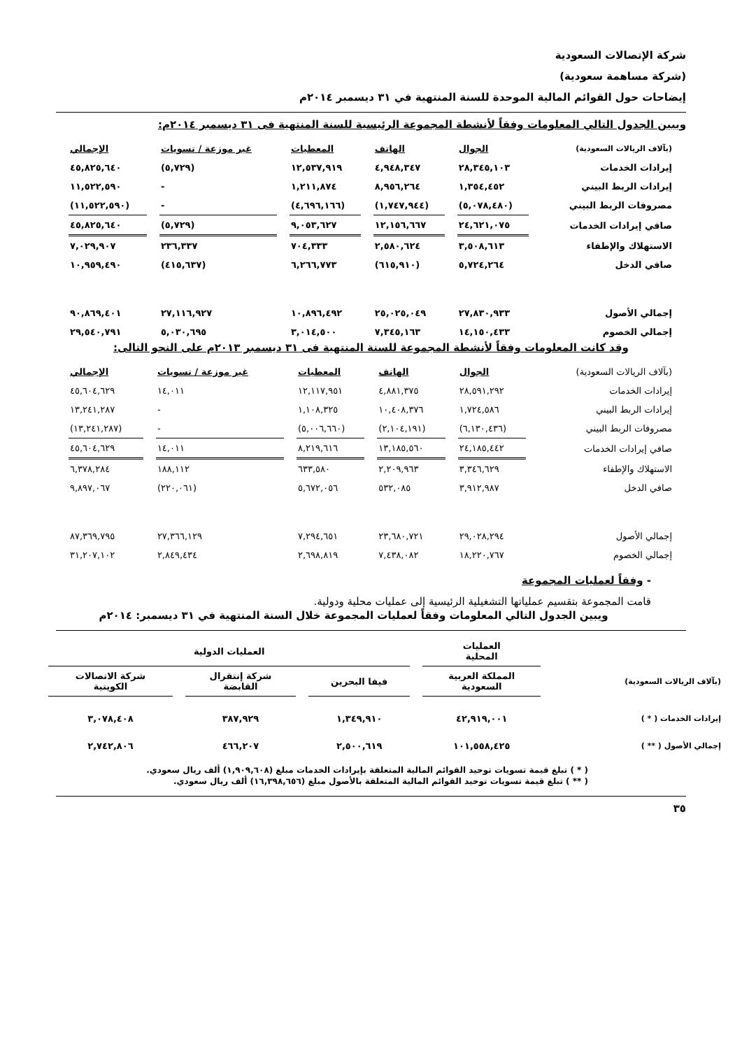شركة الإتصالات السعودية
(شركة مساهمة سعودية)
إيضاحات حول القوائم المالية الموحدة للسنة المنتهية في ٣١ ديسمبر ٢٠١٤م
ويبين الجدول التالي المعلومات وفقاً لأنشطة المجموعة الرئيسية للسنة المنتهية فى ٣١ ديسمبر ٢٠١٤م:
| (بآلاف الريالات السعودية) | الجوال | الهاتف | المعطيات | غير موزعة / تسويات | الإجمالي |
| --- | --- | --- | --- | --- | --- |
| إيرادات الخدمات | ٢٨,٣٤٥,١٠٣ | ٤,٩٤٨,٣٤٧ | ١٢,٥٣٧,٩١٩ | (٥,٧٢٩) | ٤٥,٨٢٥,٦٤٠ |
| إيرادات الربط البيني | ١,٣٥٤,٤٥٢ | ٨,٩٥٦,٢٦٤ | ١,٢١١,٨٧٤ | - | ١١,٥٢٢,٥٩٠ |
| مصروفات الربط البيني | (٥,٠٧٨,٤٨٠) | (١,٧٤٧,٩٤٤) | (٤,٦٩٦,١٦٦) | - | (١١,٥٢٢,٥٩٠) |
| صافي إيرادات الخدمات | ٢٤,٦٢١,٠٧٥ | ١٢,١٥٦,٦٦٧ | ٩,٠٥٣,٦٢٧ | (٥,٧٢٩) | ٤٥,٨٢٥,٦٤٠ |
| الاستهلاك والإطفاء | ٣,٥٠٨,٦١٣ | ٢,٥٨٠,٦٢٤ | ٧٠٤,٣٣٣ | ٢٣٦,٣٣٧ | ٧,٠٢٩,٩٠٧ |
| صافي الدخل | ٥,٧٢٤,٢٦٤ | (٦١٥,٩١٠) | ٦,٢٦٦,٧٧٣ | (٤١٥,٦٣٧) | ١٠,٩٥٩,٤٩٠ |
| إجمالي الأصول | ٢٧,٨٣٠,٩٣٣ | ٢٥,٠٢٥,٠٤٩ | ١٠,٨٩٦,٤٩٢ | ٢٧,١١٦,٩٢٧ | ٩٠,٨٦٩,٤٠١ |
| إجمالي الخصوم | ١٤,١٥٠,٤٣٣ | ٧,٣٤٥,١٦٣ | ٣,٠١٤,٥٠٠ | ٥,٠٣٠,٦٩٥ | ٢٩,٥٤٠,٧٩١ |
وقد كانت المعلومات وفقاً لأنشطة المجموعة للسنة المنتهية فى ٣١ ديسمبر ٢٠١٣م على النحو التالى:
| (بآلاف الريالات السعودية) | الجوال | الهاتف | المعطيات | غير موزعة / تسويات | الإجمالي |
| --- | --- | --- | --- | --- | --- |
| إيرادات الخدمات | ٢٨,٥٩١,٢٩٢ | ٤,٨٨١,٣٧٥ | ١٢,١١٧,٩٥١ | ١٤,٠١١ | ٤٥,٦٠٤,٦٢٩ |
| إيرادات الربط البيني | ١,٧٢٤,٥٨٦ | ١٠,٤٠٨,٣٧٦ | ١,١٠٨,٣٢٥ | - | ١٣,٢٤١,٢٨٧ |
| مصروفات الربط البيني | (٦,١٣٠,٤٣٦) | (٢,١٠٤,١٩١) | (٥,٠٠٦,٦٦٠) | - | (١٣,٢٤١,٢٨٧) |
| صافي إيرادات الخدمات | ٢٤,١٨٥,٤٤٢ | ١٣,١٨٥,٥٦٠ | ٨,٢١٩,٦١٦ | ١٤,٠١١ | ٤٥,٦٠٤,٦٢٩ |
| الاستهلاك والإطفاء | ٣,٣٤٦,٦٢٩ | ٢,٢٠٩,٩٦٣ | ٦٣٣,٥٨٠ | ١٨٨,١١٢ | ٦,٣٧٨,٢٨٤ |
| صافي الدخل | ٣,٩١٢,٩٨٧ | ٥٣٢,٠٨٥ | ٥,٦٧٢,٠٥٦ | (٢٢٠,٠٦١) | ٩,٨٩٧,٠٦٧ |
| إجمالي الأصول | ٢٩,٠٢٨,٢٩٤ | ٢٣,٦٨٠,٧٢١ | ٧,٢٩٤,٦٥١ | ٢٧,٣٦٦,١٢٩ | ٨٧,٣٦٩,٧٩٥ |
| إجمالي الخصوم | ١٨,٢٢٠,٧٦٧ | ٧,٤٣٨,٠٨٢ | ٢,٦٩٨,٨١٩ | ٢,٨٤٩,٤٣٤ | ٣١,٢٠٧,١٠٢ |
- وفقاً لعمليات المجموعة
قامت المجموعة بتقسيم عملياتها التشغيلية الرئيسية إلى عمليات محلية ودولية.
ويبين الجدول التالي المعلومات وفقاً لعمليات المجموعة خلال السنة المنتهية في ٣١ ديسمبر: ٢٠١٤م
| | العمليات المحلية | العمليات الدولية | | |
| --- | --- | --- | --- | --- |
| (بآلاف الريالات السعودية) | المملكة العربية السعودية | فيفا البحرين | شركة إنتقرال القابضة | شركة الاتصالات الكويتية |
| إيرادات الخدمات ( * ) | ٤٢,٩١٩,٠٠١ | ١,٣٤٩,٩١٠ | ٣٨٧,٩٢٩ | ٣,٠٧٨,٤٠٨ |
| إجمالي الأصول ( ** ) | ١٠١,٥٥٨,٤٢٥ | ٢,٥٠٠,٦١٩ | ٤٦٦,٢٠٧ | ٢,٧٤٢,٨٠٦ |
( * ) تبلغ قيمة تسويات توحيد القوائم المالية المتعلقة بإيرادات الخدمات مبلغ (١,٩٠٩,٦٠٨) ألف ريال سعودي.
( ** ) تبلغ قيمة تسويات توحيد القوائم المالية المتعلقة بالأصول مبلغ (١٦,٣٩٨,٦٥٦) ألف ريال سعودي.
٣٥